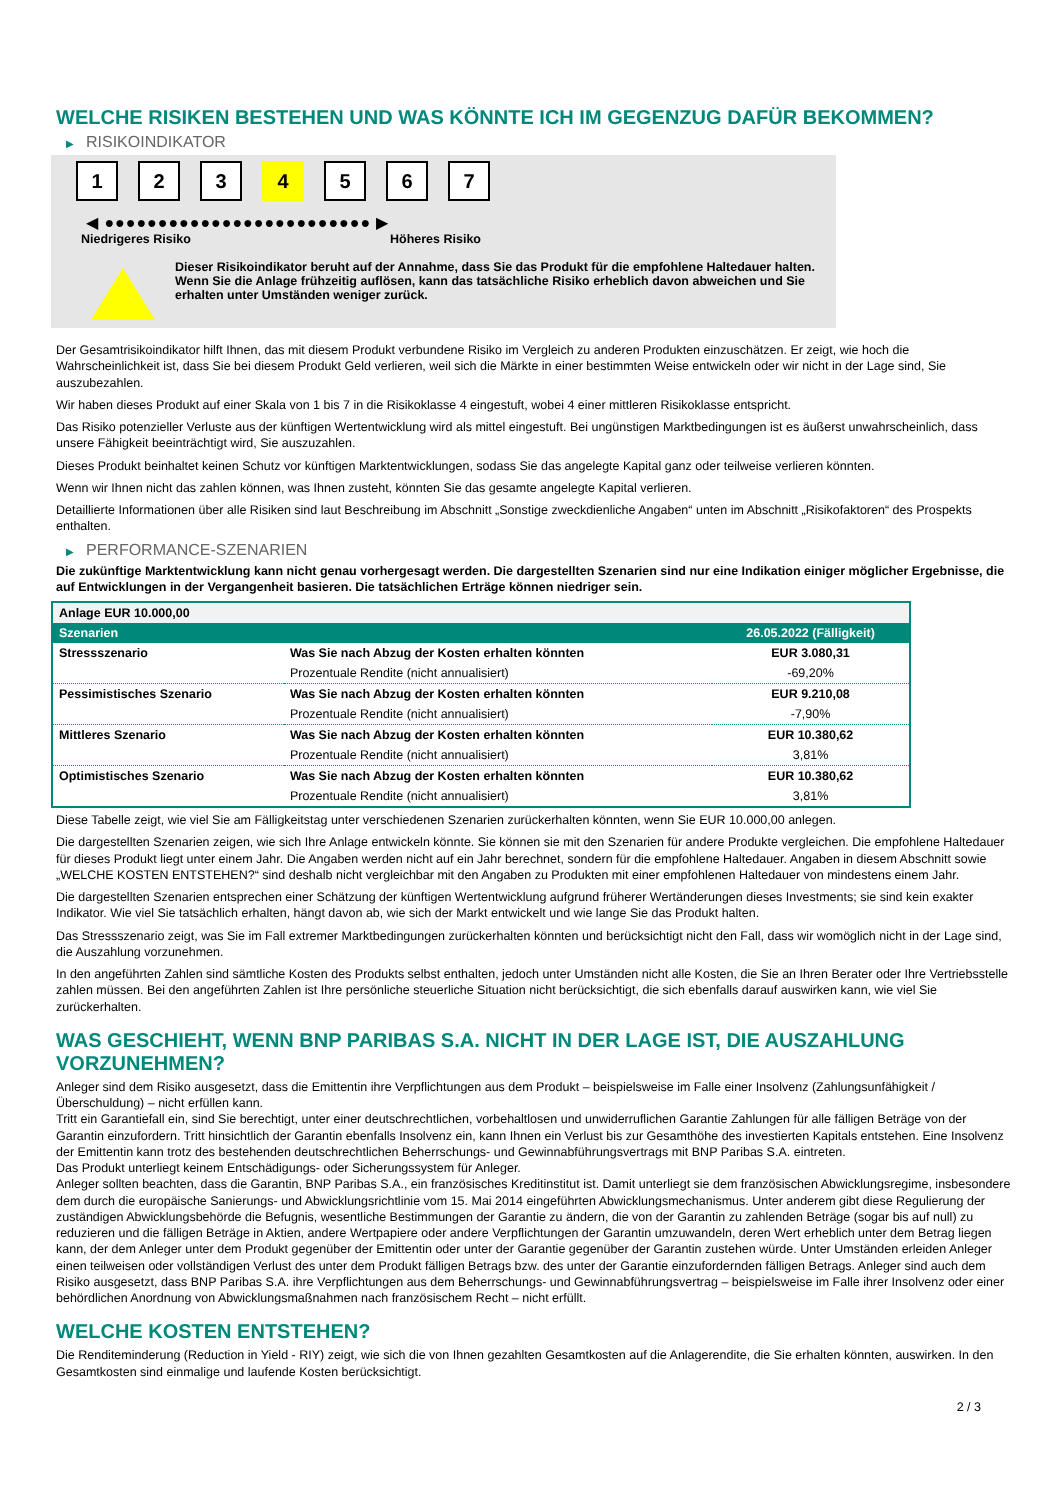WELCHE RISIKEN BESTEHEN UND WAS KÖNNTE ICH IM GEGENZUG DAFÜR BEKOMMEN?
▶ RISIKOINDIKATOR
1 2 3 4 5 6 7
◀ ●●●●●●●●●●●●●●●●●●●●●●●●● ▶
Niedrigeres Risiko Höheres Risiko
Dieser Risikoindikator beruht auf der Annahme, dass Sie das Produkt für die empfohlene Haltedauer halten.
Wenn Sie die Anlage frühzeitig auflösen, kann das tatsächliche Risiko erheblich davon abweichen und Sie erhalten unter Umständen weniger zurück.
Der Gesamtrisikoindikator hilft Ihnen, das mit diesem Produkt verbundene Risiko im Vergleich zu anderen Produkten einzuschätzen. Er zeigt, wie hoch die Wahrscheinlichkeit ist, dass Sie bei diesem Produkt Geld verlieren, weil sich die Märkte in einer bestimmten Weise entwickeln oder wir nicht in der Lage sind, Sie auszubezahlen.
Wir haben dieses Produkt auf einer Skala von 1 bis 7 in die Risikoklasse 4 eingestuft, wobei 4 einer mittleren Risikoklasse entspricht.
Das Risiko potenzieller Verluste aus der künftigen Wertentwicklung wird als mittel eingestuft. Bei ungünstigen Marktbedingungen ist es äußerst unwahrscheinlich, dass unsere Fähigkeit beeinträchtigt wird, Sie auszuzahlen.
Dieses Produkt beinhaltet keinen Schutz vor künftigen Marktentwicklungen, sodass Sie das angelegte Kapital ganz oder teilweise verlieren könnten.
Wenn wir Ihnen nicht das zahlen können, was Ihnen zusteht, könnten Sie das gesamte angelegte Kapital verlieren.
Detaillierte Informationen über alle Risiken sind laut Beschreibung im Abschnitt „Sonstige zweckdienliche Angaben“ unten im Abschnitt „Risikofaktoren“ des Prospekts enthalten.
▶ PERFORMANCE-SZENARIEN
Die zukünftige Marktentwicklung kann nicht genau vorhergesagt werden. Die dargestellten Szenarien sind nur eine Indikation einiger möglicher Ergebnisse, die auf Entwicklungen in der Vergangenheit basieren. Die tatsächlichen Erträge können niedriger sein.
| Anlage EUR 10.000,00 | | |
| --- | --- | --- |
| Szenarien | | 26.05.2022 (Fälligkeit) |
| Stressszenario | Was Sie nach Abzug der Kosten erhalten könnten | EUR 3.080,31 |
| | Prozentuale Rendite (nicht annualisiert) | -69,20% |
| Pessimistisches Szenario | Was Sie nach Abzug der Kosten erhalten könnten | EUR 9.210,08 |
| | Prozentuale Rendite (nicht annualisiert) | -7,90% |
| Mittleres Szenario | Was Sie nach Abzug der Kosten erhalten könnten | EUR 10.380,62 |
| | Prozentuale Rendite (nicht annualisiert) | 3,81% |
| Optimistisches Szenario | Was Sie nach Abzug der Kosten erhalten könnten | EUR 10.380,62 |
| | Prozentuale Rendite (nicht annualisiert) | 3,81% |
Diese Tabelle zeigt, wie viel Sie am Fälligkeitstag unter verschiedenen Szenarien zurückerhalten könnten, wenn Sie EUR 10.000,00 anlegen.
Die dargestellten Szenarien zeigen, wie sich Ihre Anlage entwickeln könnte. Sie können sie mit den Szenarien für andere Produkte vergleichen. Die empfohlene Haltedauer für dieses Produkt liegt unter einem Jahr. Die Angaben werden nicht auf ein Jahr berechnet, sondern für die empfohlene Haltedauer. Angaben in diesem Abschnitt sowie „WELCHE KOSTEN ENTSTEHEN?“ sind deshalb nicht vergleichbar mit den Angaben zu Produkten mit einer empfohlenen Haltedauer von mindestens einem Jahr.
Die dargestellten Szenarien entsprechen einer Schätzung der künftigen Wertentwicklung aufgrund früherer Wertänderungen dieses Investments; sie sind kein exakter Indikator. Wie viel Sie tatsächlich erhalten, hängt davon ab, wie sich der Markt entwickelt und wie lange Sie das Produkt halten.
Das Stressszenario zeigt, was Sie im Fall extremer Marktbedingungen zurückerhalten könnten und berücksichtigt nicht den Fall, dass wir womöglich nicht in der Lage sind, die Auszahlung vorzunehmen.
In den angeführten Zahlen sind sämtliche Kosten des Produkts selbst enthalten, jedoch unter Umständen nicht alle Kosten, die Sie an Ihren Berater oder Ihre Vertriebsstelle zahlen müssen. Bei den angeführten Zahlen ist Ihre persönliche steuerliche Situation nicht berücksichtigt, die sich ebenfalls darauf auswirken kann, wie viel Sie zurückerhalten.
WAS GESCHIEHT, WENN BNP PARIBAS S.A. NICHT IN DER LAGE IST, DIE AUSZAHLUNG VORZUNEHMEN?
Anleger sind dem Risiko ausgesetzt, dass die Emittentin ihre Verpflichtungen aus dem Produkt – beispielsweise im Falle einer Insolvenz (Zahlungsunfähigkeit / Überschuldung) – nicht erfüllen kann.
Tritt ein Garantiefall ein, sind Sie berechtigt, unter einer deutschrechtlichen, vorbehaltlosen und unwiderruflichen Garantie Zahlungen für alle fälligen Beträge von der Garantin einzufordern. Tritt hinsichtlich der Garantin ebenfalls Insolvenz ein, kann Ihnen ein Verlust bis zur Gesamthöhe des investierten Kapitals entstehen. Eine Insolvenz der Emittentin kann trotz des bestehenden deutschrechtlichen Beherrschungs- und Gewinnabführungsvertrags mit BNP Paribas S.A. eintreten.
Das Produkt unterliegt keinem Entschädigungs- oder Sicherungssystem für Anleger.
Anleger sollten beachten, dass die Garantin, BNP Paribas S.A., ein französisches Kreditinstitut ist. Damit unterliegt sie dem französischen Abwicklungsregime, insbesondere dem durch die europäische Sanierungs- und Abwicklungsrichtlinie vom 15. Mai 2014 eingeführten Abwicklungsmechanismus. Unter anderem gibt diese Regulierung der zuständigen Abwicklungsbehörde die Befugnis, wesentliche Bestimmungen der Garantie zu ändern, die von der Garantin zu zahlenden Beträge (sogar bis auf null) zu reduzieren und die fälligen Beträge in Aktien, andere Wertpapiere oder andere Verpflichtungen der Garantin umzuwandeln, deren Wert erheblich unter dem Betrag liegen kann, der dem Anleger unter dem Produkt gegenüber der Emittentin oder unter der Garantie gegenüber der Garantin zustehen würde. Unter Umständen erleiden Anleger einen teilweisen oder vollständigen Verlust des unter dem Produkt fälligen Betrags bzw. des unter der Garantie einzufordernden fälligen Betrags. Anleger sind auch dem Risiko ausgesetzt, dass BNP Paribas S.A. ihre Verpflichtungen aus dem Beherrschungs- und Gewinnabführungsvertrag – beispielsweise im Falle ihrer Insolvenz oder einer behördlichen Anordnung von Abwicklungsmaßnahmen nach französischem Recht – nicht erfüllt.
WELCHE KOSTEN ENTSTEHEN?
Die Renditeminderung (Reduction in Yield - RIY) zeigt, wie sich die von Ihnen gezahlten Gesamtkosten auf die Anlagerendite, die Sie erhalten könnten, auswirken. In den Gesamtkosten sind einmalige und laufende Kosten berücksichtigt.
2 / 3